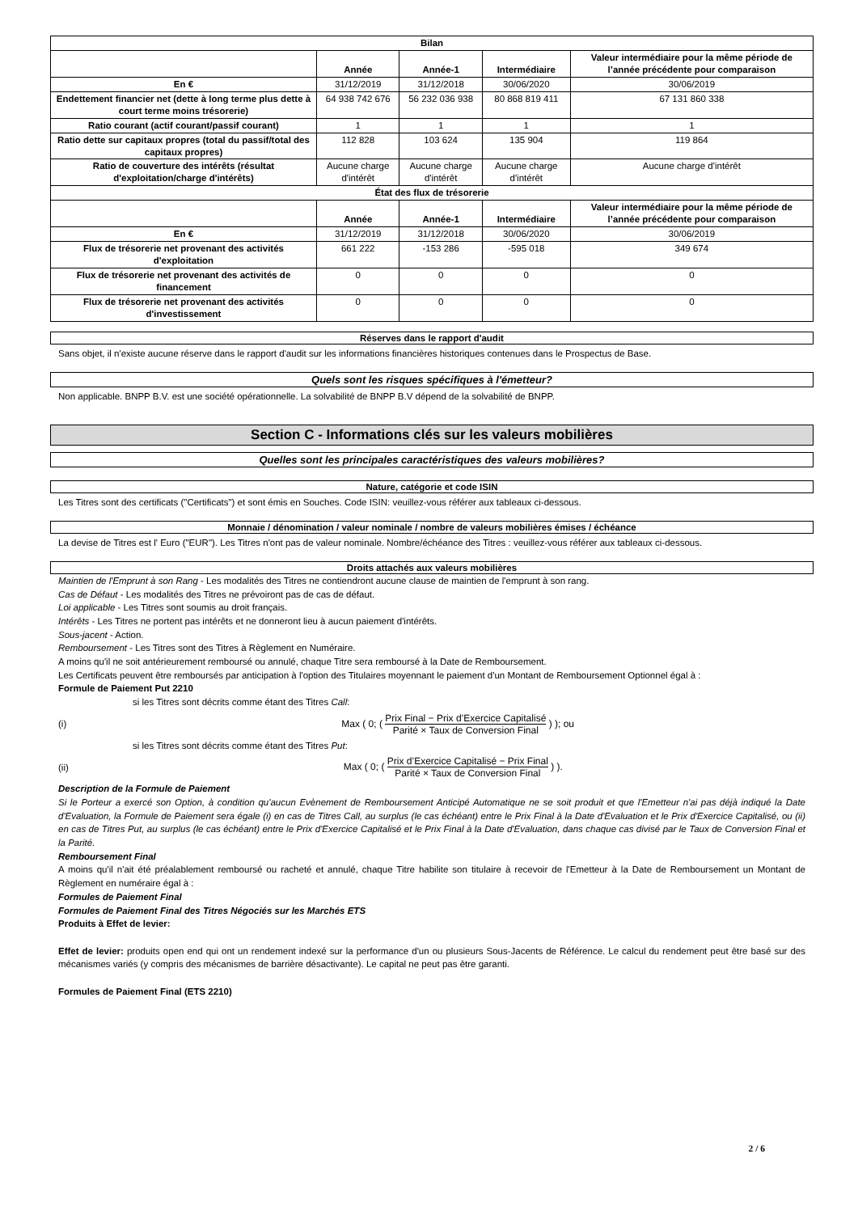| Bilan | | | | |
| --- | --- | --- | --- | --- |
| | Année | Année-1 | Intermédiaire | Valeur intermédiaire pour la même période de l’année précédente pour comparaison |
| En € | 31/12/2019 | 31/12/2018 | 30/06/2020 | 30/06/2019 |
| Endettement financier net (dette à long terme plus dette à court terme moins trésorerie) | 64 938 742 676 | 56 232 036 938 | 80 868 819 411 | 67 131 860 338 |
| Ratio courant (actif courant/passif courant) | 1 | 1 | 1 | 1 |
| Ratio dette sur capitaux propres (total du passif/total des capitaux propres) | 112 828 | 103 624 | 135 904 | 119 864 |
| Ratio de couverture des intérêts (résultat d'exploitation/charge d'intérêts) | Aucune charge d'intérêt | Aucune charge d'intérêt | Aucune charge d'intérêt | Aucune charge d'intérêt |
| État des flux de trésorerie | | | | |
| | Année | Année-1 | Intermédiaire | Valeur intermédiaire pour la même période de l’année précédente pour comparaison |
| En € | 31/12/2019 | 31/12/2018 | 30/06/2020 | 30/06/2019 |
| Flux de trésorerie net provenant des activités d'exploitation | 661 222 | -153 286 | -595 018 | 349 674 |
| Flux de trésorerie net provenant des activités de financement | 0 | 0 | 0 | 0 |
| Flux de trésorerie net provenant des activités d'investissement | 0 | 0 | 0 | 0 |
Réserves dans le rapport d'audit
Sans objet, il n'existe aucune réserve dans le rapport d'audit sur les informations financières historiques contenues dans le Prospectus de Base.
Quels sont les risques spécifiques à l'émetteur?
Non applicable. BNPP B.V. est une société opérationnelle. La solvabilité de BNPP B.V dépend de la solvabilité de BNPP.
Section C - Informations clés sur les valeurs mobilières
Quelles sont les principales caractéristiques des valeurs mobilières?
Nature, catégorie et code ISIN
Les Titres sont des certificats ("Certificats") et sont émis en Souches. Code ISIN: veuillez-vous référer aux tableaux ci-dessous.
Monnaie / dénomination / valeur nominale / nombre de valeurs mobilières émises / échéance
La devise de Titres est l' Euro ("EUR"). Les Titres n'ont pas de valeur nominale. Nombre/échéance des Titres : veuillez-vous référer aux tableaux ci-dessous.
Droits attachés aux valeurs mobilières
Maintien de l'Emprunt à son Rang - Les modalités des Titres ne contiendront aucune clause de maintien de l'emprunt à son rang.
Cas de Défaut - Les modalités des Titres ne prévoiront pas de cas de défaut.
Loi applicable - Les Titres sont soumis au droit français.
Intérêts - Les Titres ne portent pas intérêts et ne donneront lieu à aucun paiement d'intérêts.
Sous-jacent - Action.
Remboursement - Les Titres sont des Titres à Règlement en Numéraire.
A moins qu'il ne soit antérieurement remboursé ou annulé, chaque Titre sera remboursé à la Date de Remboursement.
Les Certificats peuvent être remboursés par anticipation à l'option des Titulaires moyennant le paiement d'un Montant de Remboursement Optionnel égal à :
Formule de Paiement Put 2210
si les Titres sont décrits comme étant des Titres Call:
(i) Max ( 0; (
Prix Final − Prix d’Exercice Capitalisé
Parité × Taux de Conversion Final
) ); ou
si les Titres sont décrits comme étant des Titres Put:
(ii) Max ( 0; (
Prix d’Exercice Capitalisé − Prix Final
Parité × Taux de Conversion Final
) ).
Description de la Formule de Paiement
Si le Porteur a exercé son Option, à condition qu'aucun Evènement de Remboursement Anticipé Automatique ne se soit produit et que l'Emetteur n'ai pas déjà indiqué la Date d'Evaluation, la Formule de Paiement sera égale (i) en cas de Titres Call, au surplus (le cas échéant) entre le Prix Final à la Date d'Evaluation et le Prix d'Exercice Capitalisé, ou (ii) en cas de Titres Put, au surplus (le cas échéant) entre le Prix d'Exercice Capitalisé et le Prix Final à la Date d'Evaluation, dans chaque cas divisé par le Taux de Conversion Final et la Parité.
Remboursement Final
A moins qu'il n'ait été préalablement remboursé ou racheté et annulé, chaque Titre habilite son titulaire à recevoir de l'Emetteur à la Date de Remboursement un Montant de Règlement en numéraire égal à :
Formules de Paiement Final
Formules de Paiement Final des Titres Négociés sur les Marchés ETS
Produits à Effet de levier:
Effet de levier: produits open end qui ont un rendement indexé sur la performance d'un ou plusieurs Sous-Jacents de Référence. Le calcul du rendement peut être basé sur des mécanismes variés (y compris des mécanismes de barrière désactivante). Le capital ne peut pas être garanti.
Formules de Paiement Final (ETS 2210)
2 / 6